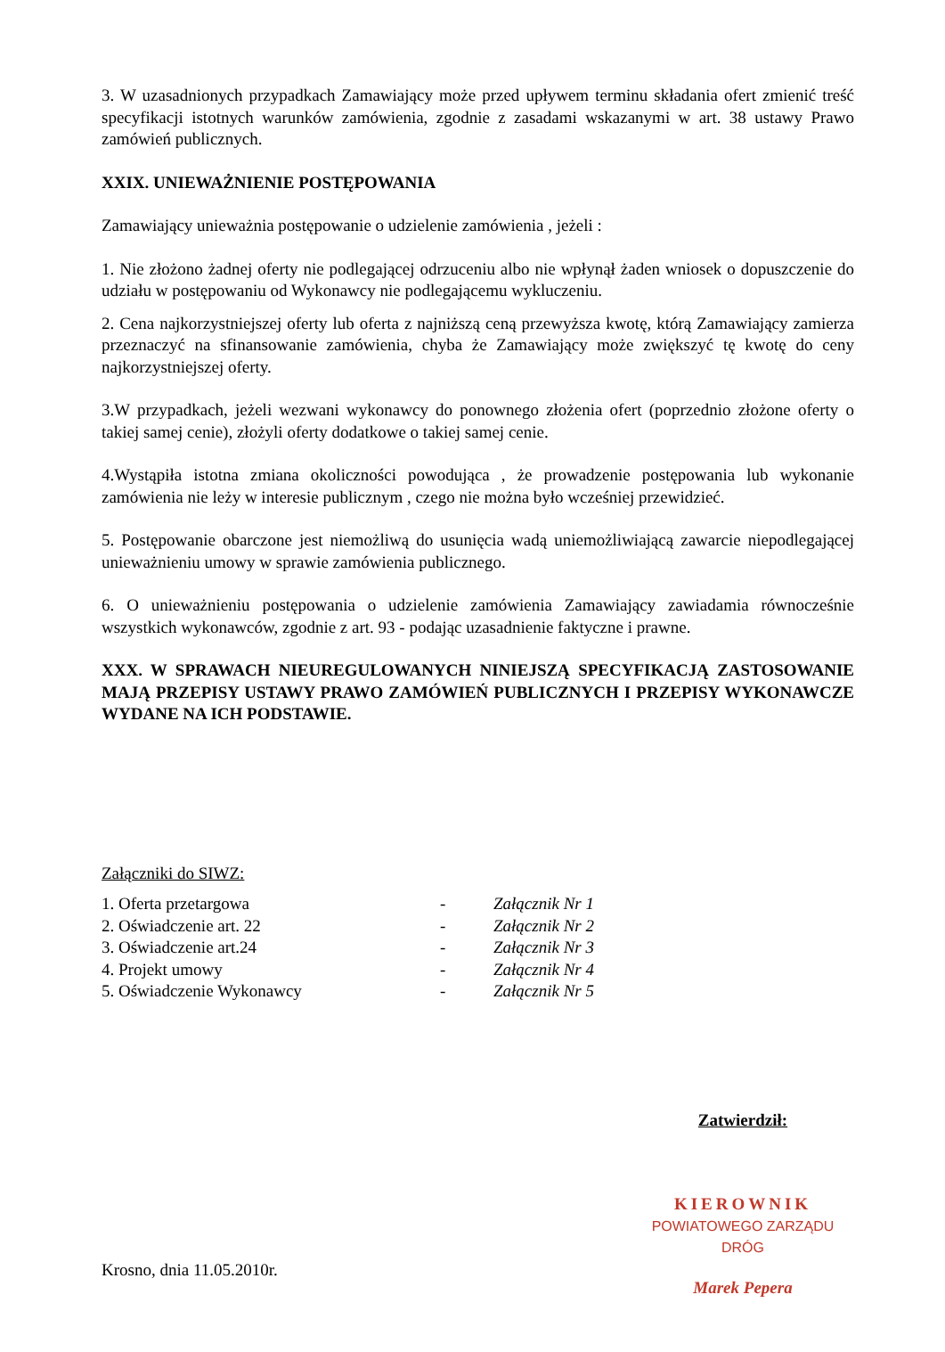3. W uzasadnionych przypadkach Zamawiający może przed upływem terminu składania ofert zmienić treść specyfikacji istotnych warunków zamówienia, zgodnie z zasadami wskazanymi w art. 38 ustawy Prawo zamówień publicznych.
XXIX. UNIEWAŻNIENIE POSTĘPOWANIA
Zamawiający unieważnia postępowanie o udzielenie zamówienia , jeżeli :
1. Nie złożono żadnej oferty nie podlegającej odrzuceniu albo nie wpłynął żaden wniosek o dopuszczenie do udziału w postępowaniu od Wykonawcy nie podlegającemu wykluczeniu.
2. Cena najkorzystniejszej oferty lub oferta z najniższą ceną przewyższa kwotę, którą Zamawiający zamierza przeznaczyć na sfinansowanie zamówienia, chyba że Zamawiający może zwiększyć tę kwotę do ceny najkorzystniejszej oferty.
3.W przypadkach, jeżeli wezwani wykonawcy do ponownego złożenia ofert (poprzednio złożone oferty o takiej samej cenie), złożyli oferty dodatkowe o takiej samej cenie.
4.Wystąpiła istotna zmiana okoliczności powodująca , że prowadzenie postępowania lub wykonanie zamówienia nie leży w interesie publicznym , czego nie można było wcześniej przewidzieć.
5. Postępowanie obarczone jest niemożliwą do usunięcia wadą uniemożliwiającą zawarcie niepodlegającej unieważnieniu umowy w sprawie zamówienia publicznego.
6. O unieważnieniu postępowania o udzielenie zamówienia Zamawiający zawiadamia równocześnie wszystkich wykonawców, zgodnie z art. 93 - podając uzasadnienie faktyczne i prawne.
XXX. W SPRAWACH NIEUREGULOWANYCH NINIEJSZĄ SPECYFIKACJĄ ZASTOSOWANIE MAJĄ PRZEPISY USTAWY PRAWO ZAMÓWIEŃ PUBLICZNYCH I PRZEPISY WYKONAWCZE WYDANE NA ICH PODSTAWIE.
Załączniki do SIWZ:
| 1. Oferta przetargowa | - | Załącznik Nr 1 |
| 2. Oświadczenie art. 22 | - | Załącznik Nr 2 |
| 3. Oświadczenie art.24 | - | Załącznik Nr 3 |
| 4. Projekt umowy | - | Załącznik Nr 4 |
| 5. Oświadczenie Wykonawcy | - | Załącznik Nr 5 |
Krosno, dnia 11.05.2010r.
Zatwierdził:
KIEROWNIK
POWIATOWEGO ZARZĄDU DRÓG
Marek Pepera